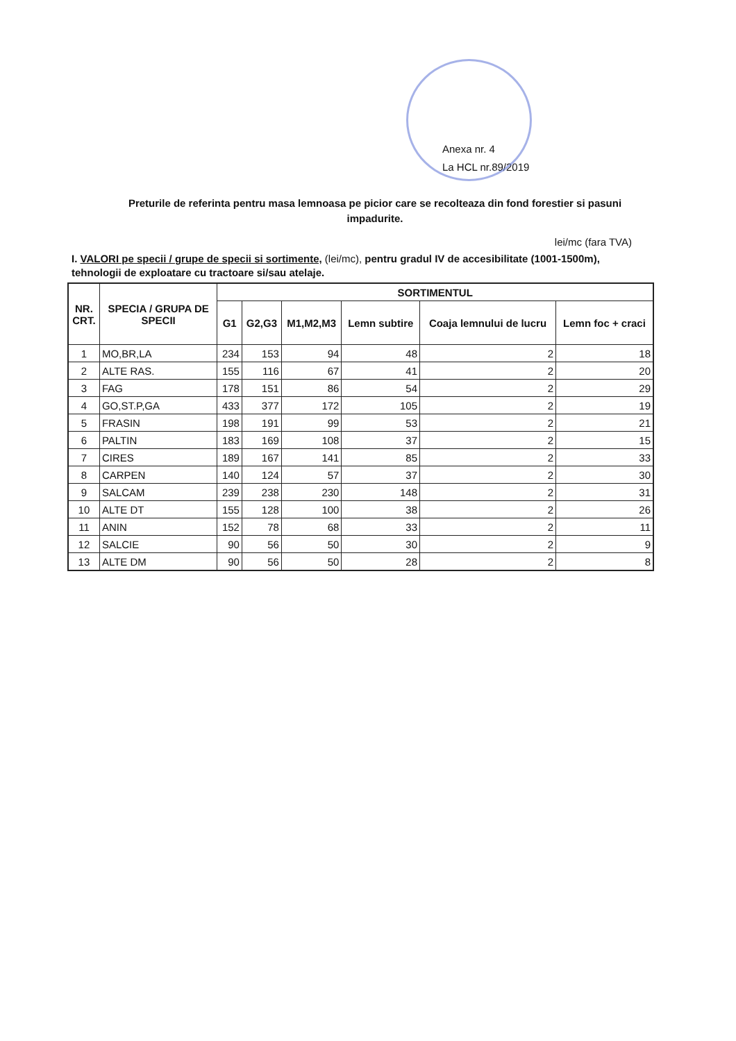Anexa nr. 4
La HCL nr.89/2019
Preturile de referinta pentru masa lemnoasa pe picior care se recolteaza din fond forestier si pasuni impadurite.
lei/mc (fara TVA)
I. VALORI pe specii / grupe de specii si sortimente, (lei/mc), pentru gradul IV de accesibilitate (1001-1500m), tehnologii de exploatare cu tractoare si/sau atelaje.
| NR. CRT. | SPECIA / GRUPA DE SPECII | SORTIMENTUL | | | | | |
| --- | --- | --- | --- | --- | --- | --- | --- |
| | | G1 | G2,G3 | M1,M2,M3 | Lemn subtire | Coaja lemnului de lucru | Lemn foc + craci |
| 1 | MO,BR,LA | 234 | 153 | 94 | 48 | 2 | 18 |
| 2 | ALTE RAS. | 155 | 116 | 67 | 41 | 2 | 20 |
| 3 | FAG | 178 | 151 | 86 | 54 | 2 | 29 |
| 4 | GO,ST.P,GA | 433 | 377 | 172 | 105 | 2 | 19 |
| 5 | FRASIN | 198 | 191 | 99 | 53 | 2 | 21 |
| 6 | PALTIN | 183 | 169 | 108 | 37 | 2 | 15 |
| 7 | CIRES | 189 | 167 | 141 | 85 | 2 | 33 |
| 8 | CARPEN | 140 | 124 | 57 | 37 | 2 | 30 |
| 9 | SALCAM | 239 | 238 | 230 | 148 | 2 | 31 |
| 10 | ALTE DT | 155 | 128 | 100 | 38 | 2 | 26 |
| 11 | ANIN | 152 | 78 | 68 | 33 | 2 | 11 |
| 12 | SALCIE | 90 | 56 | 50 | 30 | 2 | 9 |
| 13 | ALTE DM | 90 | 56 | 50 | 28 | 2 | 8 |